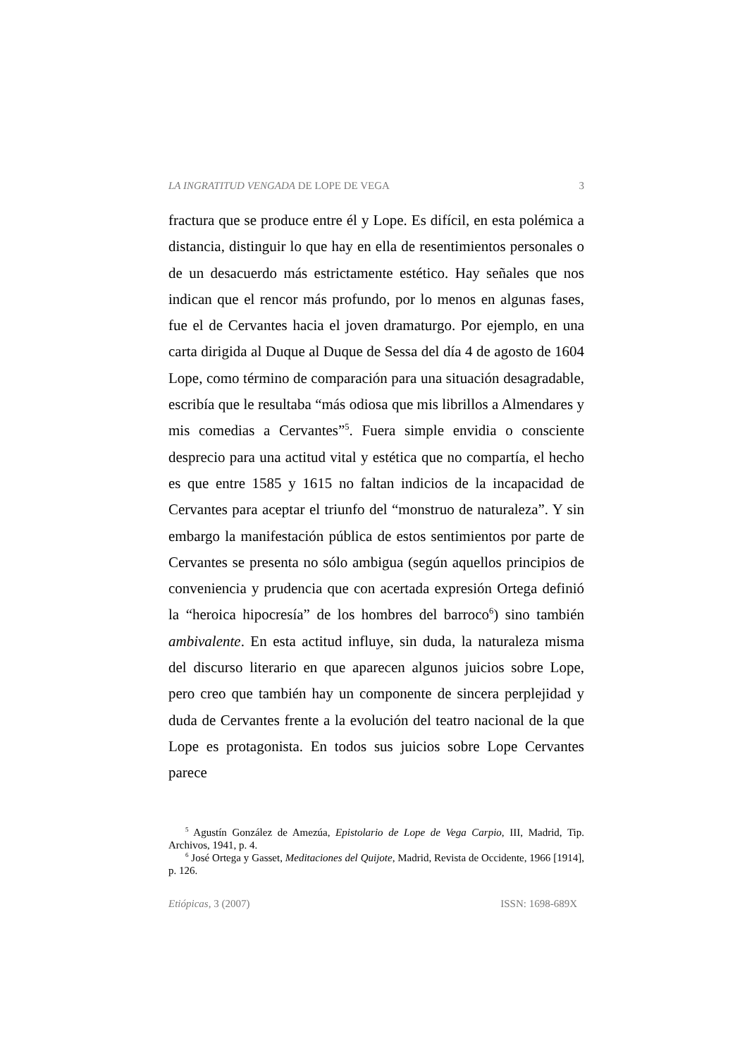LA INGRATITUD VENGADA DE LOPE DE VEGA 3
fractura que se produce entre él y Lope. Es difícil, en esta polémica a distancia, distinguir lo que hay en ella de resentimientos personales o de un desacuerdo más estrictamente estético. Hay señales que nos indican que el rencor más profundo, por lo menos en algunas fases, fue el de Cervantes hacia el joven dramaturgo. Por ejemplo, en una carta dirigida al Duque al Duque de Sessa del día 4 de agosto de 1604 Lope, como término de comparación para una situación desagradable, escribía que le resultaba “más odiosa que mis librillos a Almendares y mis comedias a Cervantes”<sup>5</sup>. Fuera simple envidia o consciente desprecio para una actitud vital y estética que no compartía, el hecho es que entre 1585 y 1615 no faltan indicios de la incapacidad de Cervantes para aceptar el triunfo del “monstruo de naturaleza”. Y sin embargo la manifestación pública de estos sentimientos por parte de Cervantes se presenta no sólo ambigua (según aquellos principios de conveniencia y prudencia que con acertada expresión Ortega definió la “heroica hipocresía” de los hombres del barroco<sup>6</sup>) sino también ambivalente. En esta actitud influye, sin duda, la naturaleza misma del discurso literario en que aparecen algunos juicios sobre Lope, pero creo que también hay un componente de sincera perplejidad y duda de Cervantes frente a la evolución del teatro nacional de la que Lope es protagonista. En todos sus juicios sobre Lope Cervantes parece
<sup>5</sup> Agustín González de Amezúa, Epistolario de Lope de Vega Carpio, III, Madrid, Tip. Archivos, 1941, p. 4.
<sup>6</sup> José Ortega y Gasset, Meditaciones del Quijote, Madrid, Revista de Occidente, 1966 [1914], p. 126.
Etiópicas, 3 (2007) ISSN: 1698-689X